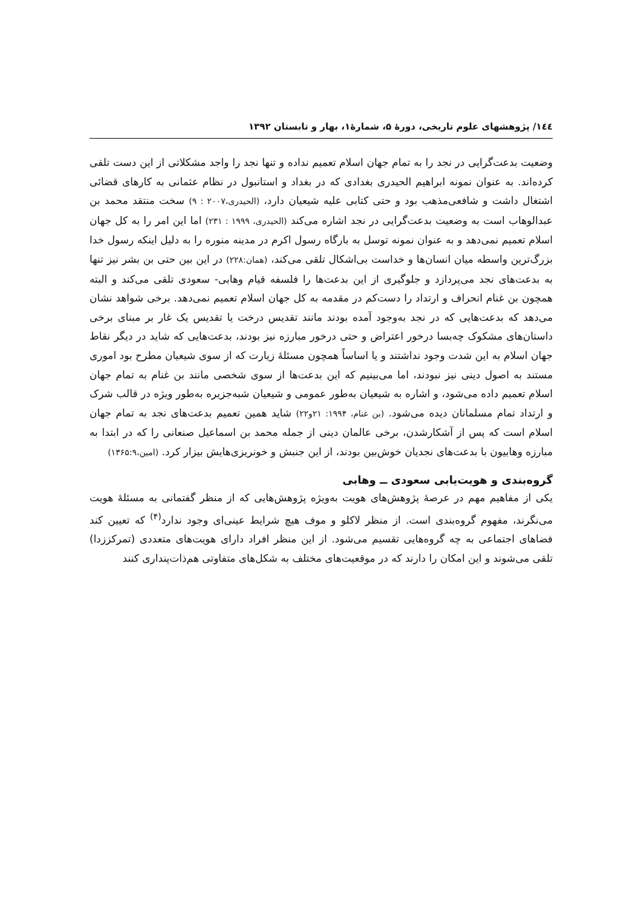۱٤٤/ پژوهشهای علوم تاریخی، دورهٔ ۵، شمارهٔ۱، بهار و تابستان ۱۳۹۲
وضعیت بدعت‌گرایی در نجد را به تمام جهان اسلام تعمیم نداده و تنها نجد را واجد مشکلاتی از این دست تلقی کرده‌اند. به عنوان نمونه ابراهیم الحیدری بغدادی که در بغداد و استانبول در نظام عثمانی به کارهای قضائی اشتغال داشت و شافعی‌مذهب بود و حتی کتابی علیه شیعیان دارد، (الحیدری،۲۰۰۷ : ۹) سخت منتقد محمد بن عبدالوهاب است به وضعیت بدعت‌گرایی در نجد اشاره می‌کند (الحیدری، ۱۹۹۹ : ۲۳۱) اما این امر را به کل جهان اسلام تعمیم نمی‌دهد و به عنوان نمونه توسل به بارگاه رسول اکرم در مدینه منوره را به دلیل اینکه رسول خدا بزرگ‌ترین واسطه میان انسان‌ها و خداست بی‌اشکال تلقی می‌کند، (همان:۲۲۸) در این بین حتی بن بشر نیز تنها به بدعت‌های نجد می‌پردازد و جلوگیری از این بدعت‌ها را فلسفه قیام وهابی- سعودی تلقی می‌کند و البته همچون بن غنام انحراف و ارتداد را دست‌کم در مقدمه به کل جهان اسلام تعمیم نمی‌دهد. برخی شواهد نشان می‌دهد که بدعت‌هایی که در نجد به‌وجود آمده بودند مانند تقدیس درخت یا تقدیس یک غار بر مبنای برخی داستان‌های مشکوک چه‌بسا درخور اعتراض و حتی درخور مبارزه نیز بودند، بدعت‌هایی که شاید در دیگر نقاط جهان اسلام به این شدت وجود نداشتند و یا اساساً همچون مسئلهٔ زیارت که از سوی شیعیان مطرح بود اموری مستند به اصول دینی نیز نبودند، اما می‌بینیم که این بدعت‌ها از سوی شخصی مانند بن غنام به تمام جهان اسلام تعمیم داده می‌شود، و اشاره به شیعیان به‌طور عمومی و شیعیان شبه‌جزیره به‌طور ویژه در قالب شرک و ارتداد تمام مسلمانان دیده می‌شود. (بن غنام، ۱۹۹۴: ۲۱و۲۲) شاید همین تعمیم بدعت‌های نجد به تمام جهان اسلام است که پس از آشکارشدن، برخی عالمان دینی از جمله محمد بن اسماعیل صنعانی را که در ابتدا به مبارزه وهابیون با بدعت‌های نجدیان خوش‌بین بودند، از این جنبش و خونریزی‌هایش بیزار کرد. (امین،۱۳۶۵:۹)
گروه‌بندی و هویت‌یابی سعودی ــ وهابی
یکی از مفاهیم مهم در عرصهٔ پژوهش‌های هویت به‌ویژه پژوهش‌هایی که از منظر گفتمانی به مسئلهٔ هویت می‌نگرند، مفهوم گروه‌بندی است. از منظر لاکلو و موف هیچ شرایط عینی‌ای وجود ندارد<sup>(۴)</sup> که تعیین کند فضاهای اجتماعی به چه گروه‌هایی تقسیم می‌شود. از این منظر افراد دارای هویت‌های متعددی (تمرکززدا) تلقی می‌شوند و این امکان را دارند که در موقعیت‌های مختلف به شکل‌های متفاوتی هم‌ذات‌پنداری کنند